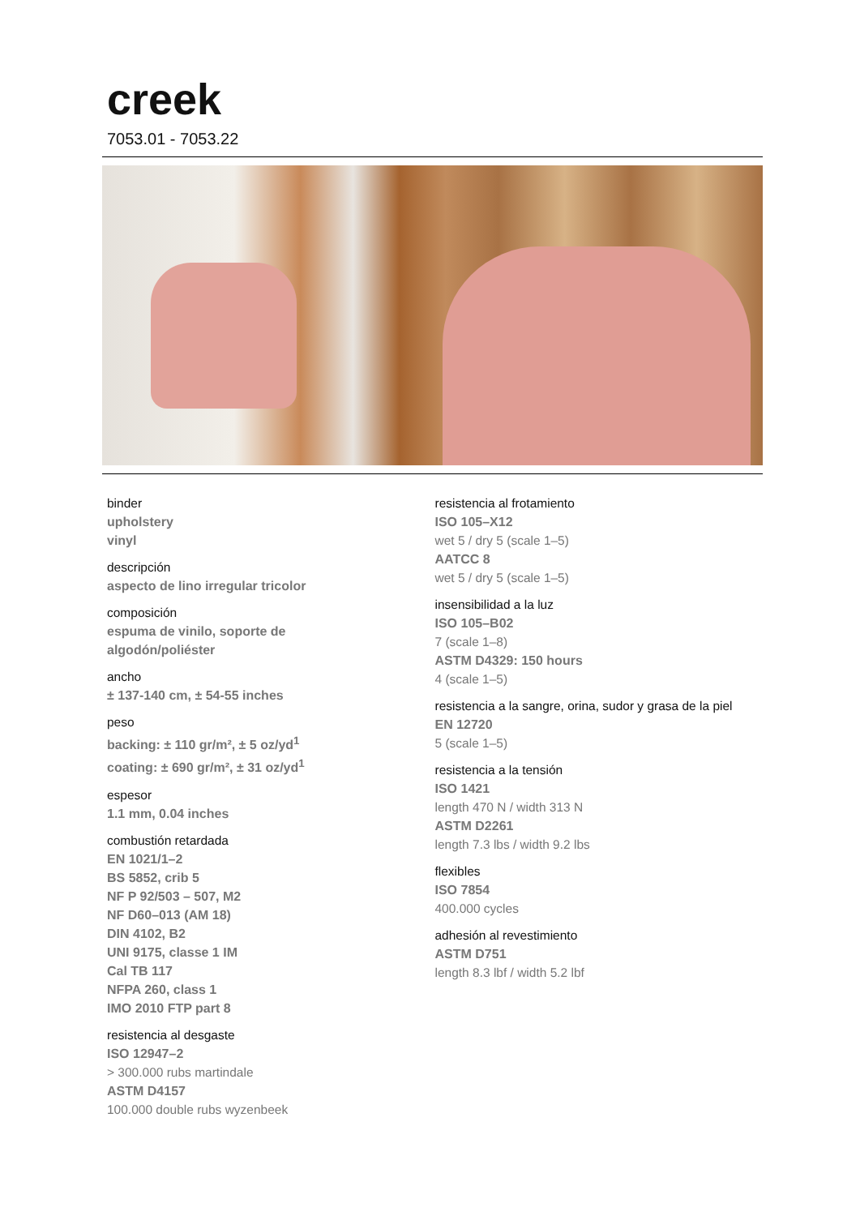creek
7053.01 - 7053.22
binder
upholstery
vinyl
descripción
aspecto de lino irregular tricolor
composición
espuma de vinilo, soporte de
algodón/poliéster
ancho
± 137-140 cm, ± 54-55 inches
peso
backing: ± 110 gr/m², ± 5 oz/yd<sup>1</sup>
coating: ± 690 gr/m², ± 31 oz/yd<sup>1</sup>
espesor
1.1 mm, 0.04 inches
combustión retardada
EN 1021/1–2
BS 5852, crib 5
NF P 92/503 – 507, M2
NF D60–013 (AM 18)
DIN 4102, B2
UNI 9175, classe 1 IM
Cal TB 117
NFPA 260, class 1
IMO 2010 FTP part 8
resistencia al desgaste
ISO 12947–2
> 300.000 rubs martindale
ASTM D4157
100.000 double rubs wyzenbeek
resistencia al frotamiento
ISO 105–X12
wet 5 / dry 5 (scale 1–5)
AATCC 8
wet 5 / dry 5 (scale 1–5)
insensibilidad a la luz
ISO 105–B02
7 (scale 1–8)
ASTM D4329: 150 hours
4 (scale 1–5)
resistencia a la sangre, orina, sudor y grasa de la piel
EN 12720
5 (scale 1–5)
resistencia a la tensión
ISO 1421
length 470 N / width 313 N
ASTM D2261
length 7.3 lbs / width 9.2 lbs
flexibles
ISO 7854
400.000 cycles
adhesión al revestimiento
ASTM D751
length 8.3 lbf / width 5.2 lbf